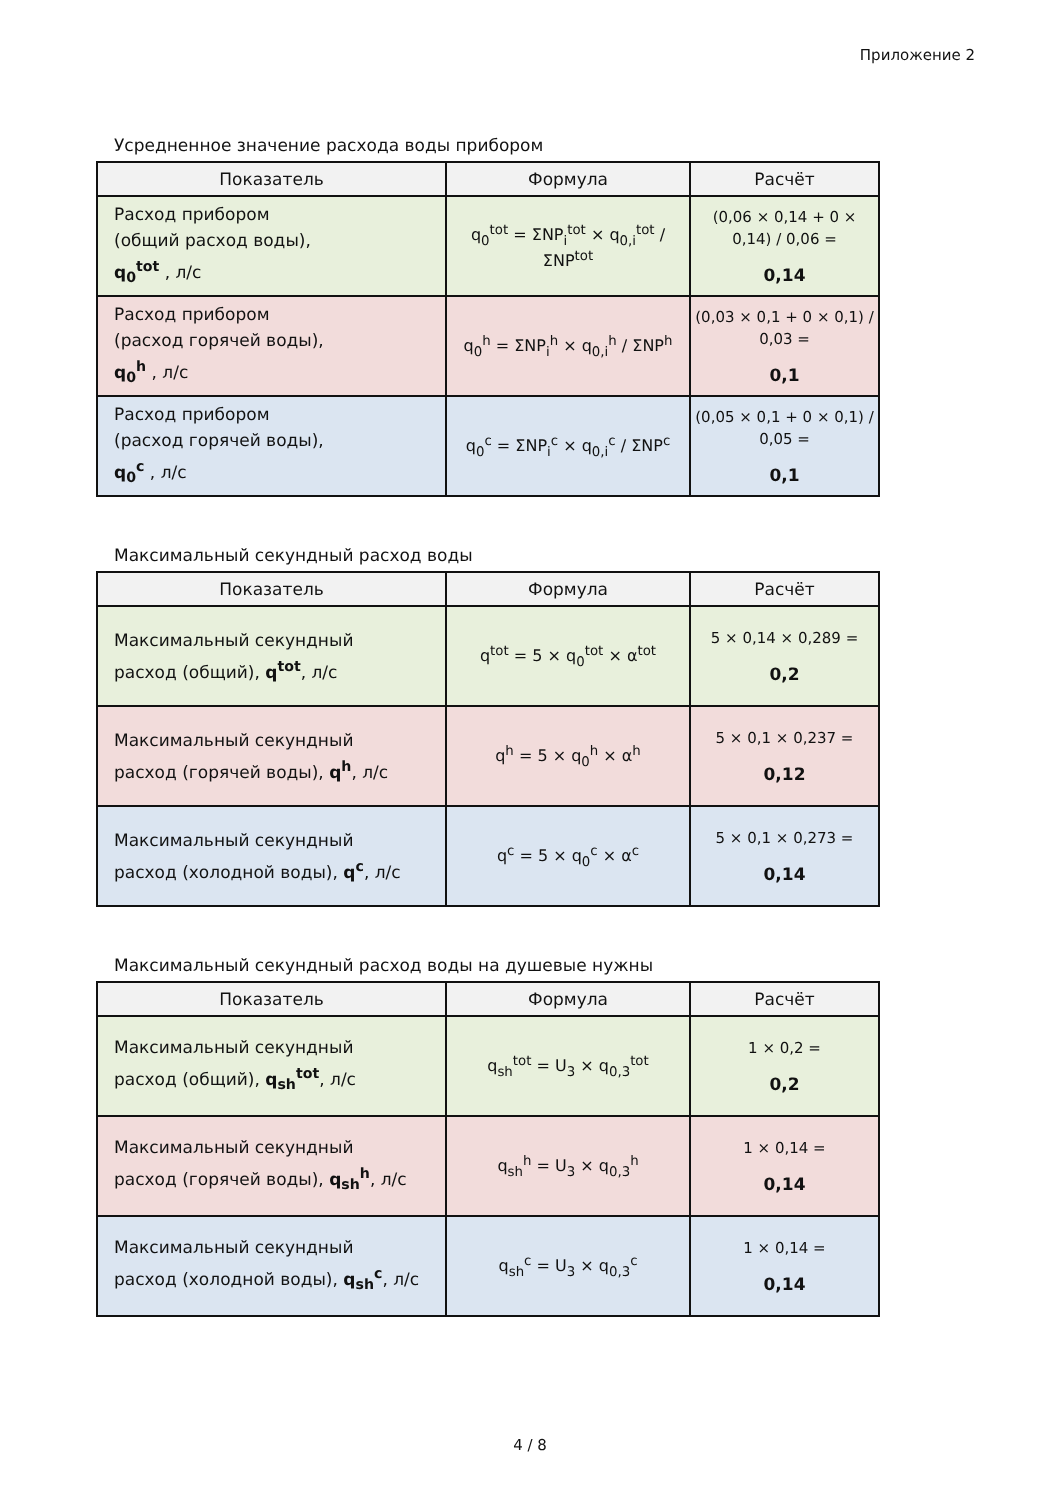Приложение 2
Усредненное значение расхода воды прибором
| Показатель | Формула | Расчёт |
| --- | --- | --- |
| Расход прибором (общий расход воды), q<sub>0</sub><sup>tot</sup> , л/с | q<sub>0</sub><sup>tot</sup> = ΣNP<sub>i</sub><sup>tot</sup> × q<sub>0,i</sub><sup>tot</sup> / ΣNP<sup>tot</sup> | (0,06 × 0,14 + 0 × 0,14) / 0,06 = 0,14 |
| Расход прибором (расход горячей воды), q<sub>0</sub><sup>h</sup> , л/с | q<sub>0</sub><sup>h</sup> = ΣNP<sub>i</sub><sup>h</sup> × q<sub>0,i</sub><sup>h</sup> / ΣNP<sup>h</sup> | (0,03 × 0,1 + 0 × 0,1) / 0,03 = 0,1 |
| Расход прибором (расход горячей воды), q<sub>0</sub><sup>c</sup> , л/с | q<sub>0</sub><sup>c</sup> = ΣNP<sub>i</sub><sup>c</sup> × q<sub>0,i</sub><sup>c</sup> / ΣNP<sup>c</sup> | (0,05 × 0,1 + 0 × 0,1) / 0,05 = 0,1 |
Максимальный секундный расход воды
| Показатель | Формула | Расчёт |
| --- | --- | --- |
| Максимальный секундный расход (общий), q<sup>tot</sup> , л/с | q<sup>tot</sup> = 5 × q<sub>0</sub><sup>tot</sup> × α<sup>tot</sup> | 5 × 0,14 × 0,289 = 0,2 |
| Максимальный секундный расход (горячей воды), q<sup>h</sup> , л/с | q<sup>h</sup> = 5 × q<sub>0</sub><sup>h</sup> × α<sup>h</sup> | 5 × 0,1 × 0,237 = 0,12 |
| Максимальный секундный расход (холодной воды), q<sup>c</sup> , л/с | q<sup>c</sup> = 5 × q<sub>0</sub><sup>c</sup> × α<sup>c</sup> | 5 × 0,1 × 0,273 = 0,14 |
Максимальный секундный расход воды на душевые нужны
| Показатель | Формула | Расчёт |
| --- | --- | --- |
| Максимальный секундный расход (общий), q<sub>sh</sub><sup>tot</sup> , л/с | q<sub>sh</sub><sup>tot</sup> = U<sub>3</sub> × q<sub>0,3</sub><sup>tot</sup> | 1 × 0,2 = 0,2 |
| Максимальный секундный расход (горячей воды), q<sub>sh</sub><sup>h</sup> , л/с | q<sub>sh</sub><sup>h</sup> = U<sub>3</sub> × q<sub>0,3</sub><sup>h</sup> | 1 × 0,14 = 0,14 |
| Максимальный секундный расход (холодной воды), q<sub>sh</sub><sup>c</sup> , л/с | q<sub>sh</sub><sup>c</sup> = U<sub>3</sub> × q<sub>0,3</sub><sup>c</sup> | 1 × 0,14 = 0,14 |
4 / 8